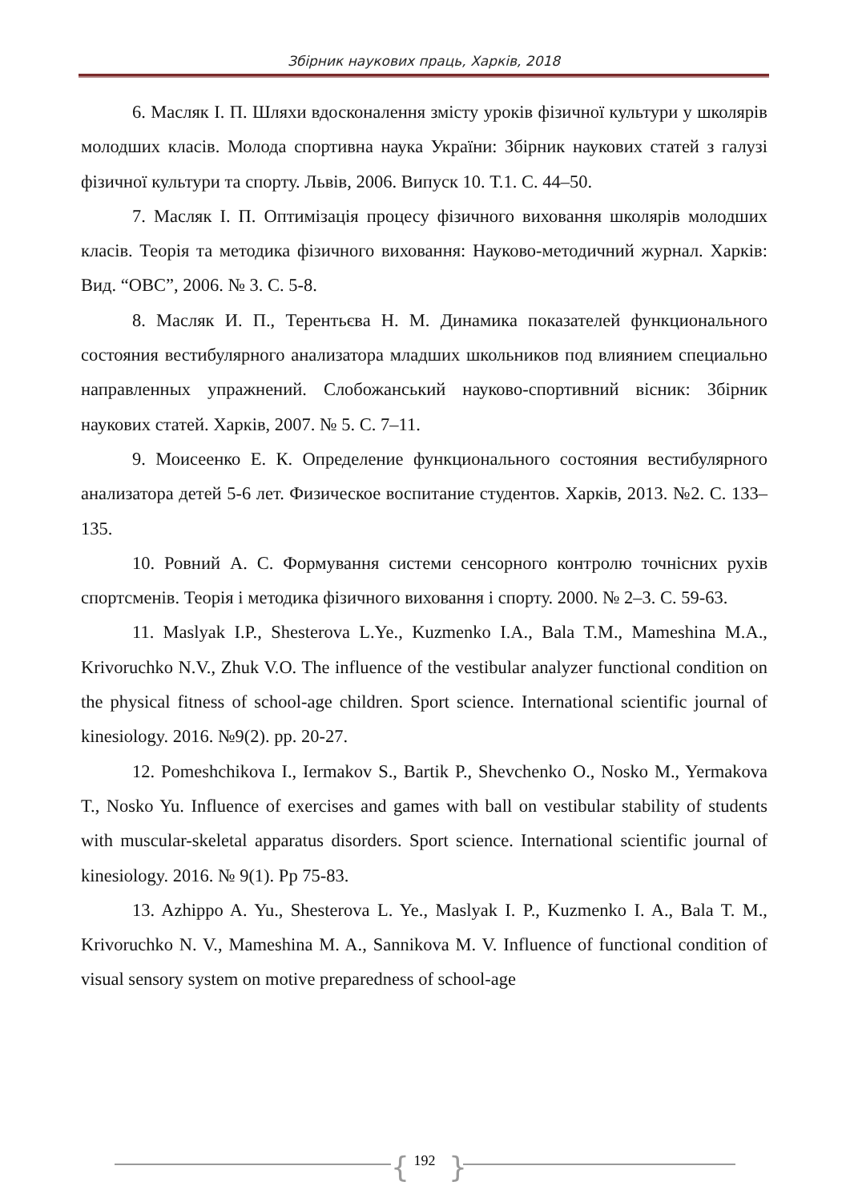Збірник наукових праць, Харків, 2018
6. Масляк І. П. Шляхи вдосконалення змісту уроків фізичної культури у школярів молодших класів. Молода спортивна наука України: Збірник наукових статей з галузі фізичної культури та спорту. Львів, 2006. Випуск 10. Т.1. С. 44–50.
7. Масляк І. П. Оптимізація процесу фізичного виховання школярів молодших класів. Теорія та методика фізичного виховання: Науково-методичний журнал. Харків: Вид. “ОВС”, 2006. № 3. С. 5-8.
8. Масляк И. П., Терентьєва Н. М. Динамика показателей функционального состояния вестибулярного анализатора младших школьников под влиянием специально направленных упражнений. Слобожанський науково-спортивний вісник: Збірник наукових статей. Харків, 2007. № 5. С. 7–11.
9. Моисеенко Е. К. Определение функционального состояния вестибулярного анализатора детей 5-6 лет. Физическое воспитание студентов. Харків, 2013. №2. С. 133–135.
10. Ровний А. С. Формування системи сенсорного контролю точнісних рухів спортсменів. Теорія і методика фізичного виховання і спорту. 2000. № 2–3. С. 59-63.
11. Maslyak I.P., Shesterova L.Ye., Kuzmenko I.A., Bala T.M., Mameshina M.A., Krivoruchko N.V., Zhuk V.O. The influence of the vestibular analyzer functional condition on the physical fitness of school-age children. Sport science. International scientific journal of kinesiology. 2016. №9(2). pp. 20-27.
12. Pomeshchikova I., Iermakov S., Bartik P., Shevchenko O., Nosko M., Yermakova T., Nosko Yu. Influence of exercises and games with ball on vestibular stability of students with muscular-skeletal apparatus disorders. Sport science. International scientific journal of kinesiology. 2016. № 9(1). Pp 75-83.
13. Azhippo A. Yu., Shesterova L. Ye., Maslyak I. P., Kuzmenko I. A., Bala T. M., Krivoruchko N. V., Mameshina M. A., Sannikova M. V. Influence of functional condition of visual sensory system on motive preparedness of school-age
{ 192 }